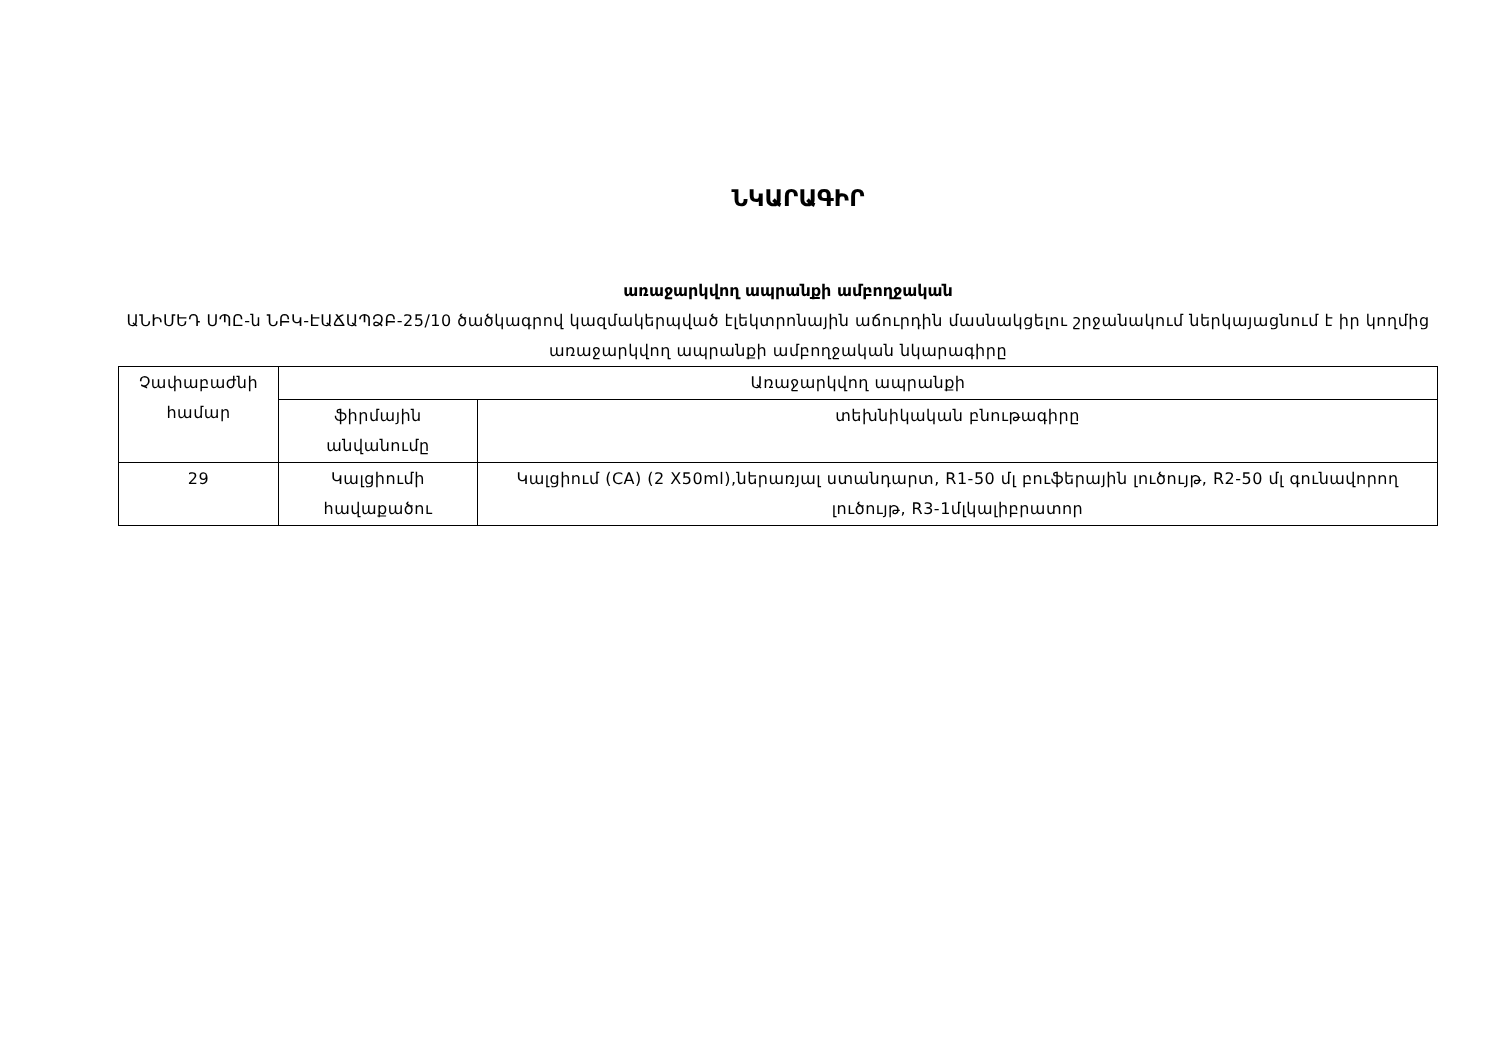ՆԿԱՐԱԳԻՐ
առաջարկվող ապրանքի ամբողջական
ԱՆԻՄԵԴ ՍՊԸ-ն ՆԲԿ-ԷԱՃԱՊՁԲ-25/10 ծածկագրով կազմակերպված էլեկտրոնային աճուրդին մասնակցելու շրջանակում ներկայացնում է իր կողմից առաջարկվող ապրանքի ամբողջական նկարագիրը
| Չափաբաժնի համար | Առաջարկվող ապրանքի | |
| | ֆիրմային անվանումը | տեխնիկական բնութագիրը |
| 29 | Կալցիումի հավաքածու | Կալցիում (CA) (2 X50ml),ներառյալ ստանդարտ, R1-50 մլ բուֆերային լուծույթ, R2-50 մլ գունավորող լուծույթ, R3-1մլկալիբրատոր |